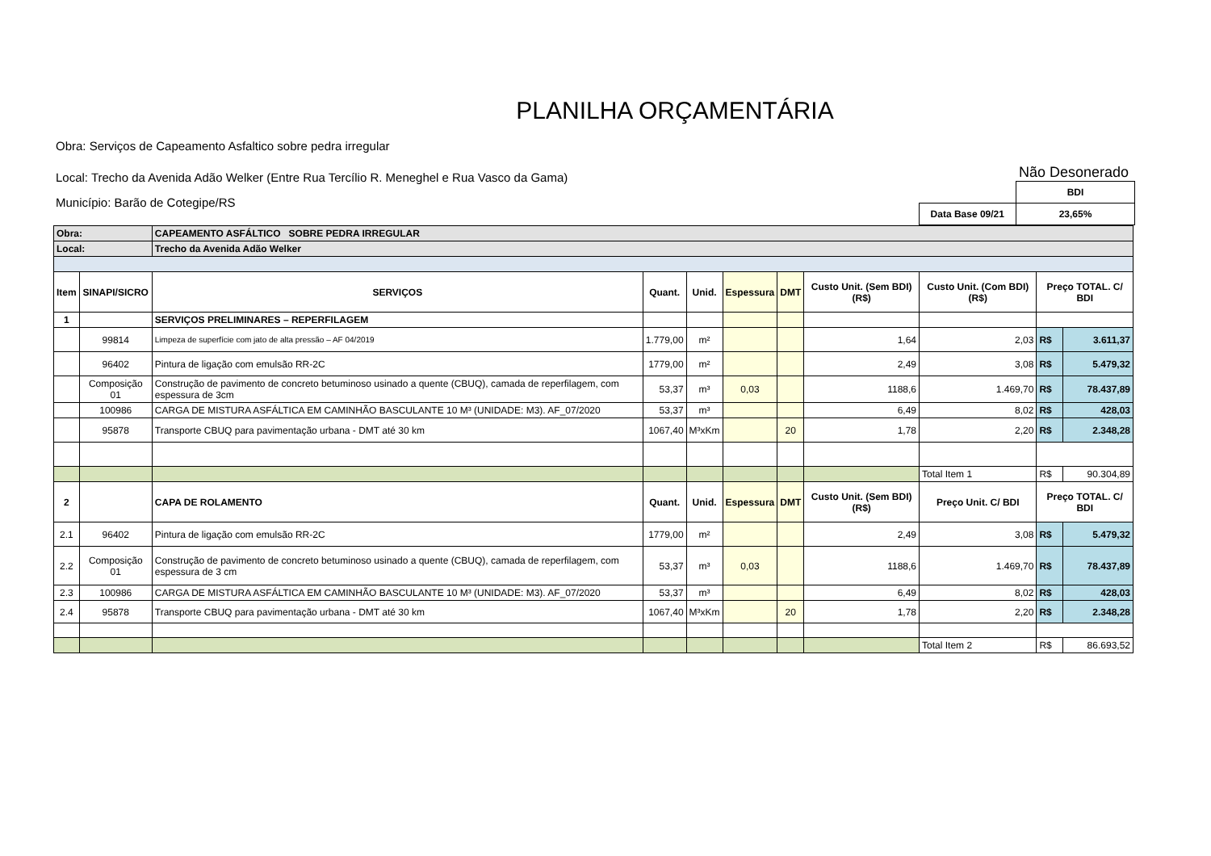PLANILHA ORÇAMENTÁRIA
Obra: Serviços de Capeamento Asfaltico sobre pedra irregular
Local: Trecho da Avenida Adão Welker (Entre Rua Tercílio R. Meneghel e Rua Vasco da Gama)
Município: Barão de Cotegipe/RS
Não Desonerado
| | BDI |
| Data Base 09/21 | 23,65% |
| Obra: | | CAPEAMENTO ASFÁLTICO SOBRE PEDRA IRREGULAR | | | | | | | | |
| Local: | | Trecho da Avenida Adão Welker | | | | | | | | |
| Item | SINAPI/SICRO | SERVIÇOS | Quant. | Unid. | Espessura | DMT | Custo Unit. (Sem BDI) (R$) | Custo Unit. (Com BDI) (R$) | Preço TOTAL. C/ BDI | |
| 1 | | SERVIÇOS PRELIMINARES – REPERFILAGEM | | | | | | | | |
| | 99814 | Limpeza de superfície com jato de alta pressão – AF 04/2019 | 1.779,00 | m² | | | 1,64 | 2,03 | R$ | 3.611,37 |
| | 96402 | Pintura de ligação com emulsão RR-2C | 1779,00 | m² | | | 2,49 | 3,08 | R$ | 5.479,32 |
| | Composição 01 | Construção de pavimento de concreto betuminoso usinado a quente (CBUQ), camada de reperfilagem, com espessura de 3cm | 53,37 | m³ | 0,03 | | 1188,6 | 1.469,70 | R$ | 78.437,89 |
| | 100986 | CARGA DE MISTURA ASFÁLTICA EM CAMINHÃO BASCULANTE 10 M³ (UNIDADE: M3). AF_07/2020 | 53,37 | m³ | | | 6,49 | 8,02 | R$ | 428,03 |
| | 95878 | Transporte CBUQ para pavimentação urbana - DMT até 30 km | 1067,40 | M³xKm | | 20 | 1,78 | 2,20 | R$ | 2.348,28 |
| | | | | | | | | Total Item 1 | R$ | 90.304,89 |
| 2 | | CAPA DE ROLAMENTO | Quant. | Unid. | Espessura | DMT | Custo Unit. (Sem BDI) (R$) | Preço Unit. C/ BDI | Preço TOTAL. C/ BDI | |
| 2.1 | 96402 | Pintura de ligação com emulsão RR-2C | 1779,00 | m² | | | 2,49 | 3,08 | R$ | 5.479,32 |
| 2.2 | Composição 01 | Construção de pavimento de concreto betuminoso usinado a quente (CBUQ), camada de reperfilagem, com espessura de 3 cm | 53,37 | m³ | 0,03 | | 1188,6 | 1.469,70 | R$ | 78.437,89 |
| 2.3 | 100986 | CARGA DE MISTURA ASFÁLTICA EM CAMINHÃO BASCULANTE 10 M³ (UNIDADE: M3). AF_07/2020 | 53,37 | m³ | | | 6,49 | 8,02 | R$ | 428,03 |
| 2.4 | 95878 | Transporte CBUQ para pavimentação urbana - DMT até 30 km | 1067,40 | M³xKm | | 20 | 1,78 | 2,20 | R$ | 2.348,28 |
| | | | | | | | | Total Item 2 | R$ | 86.693,52 |